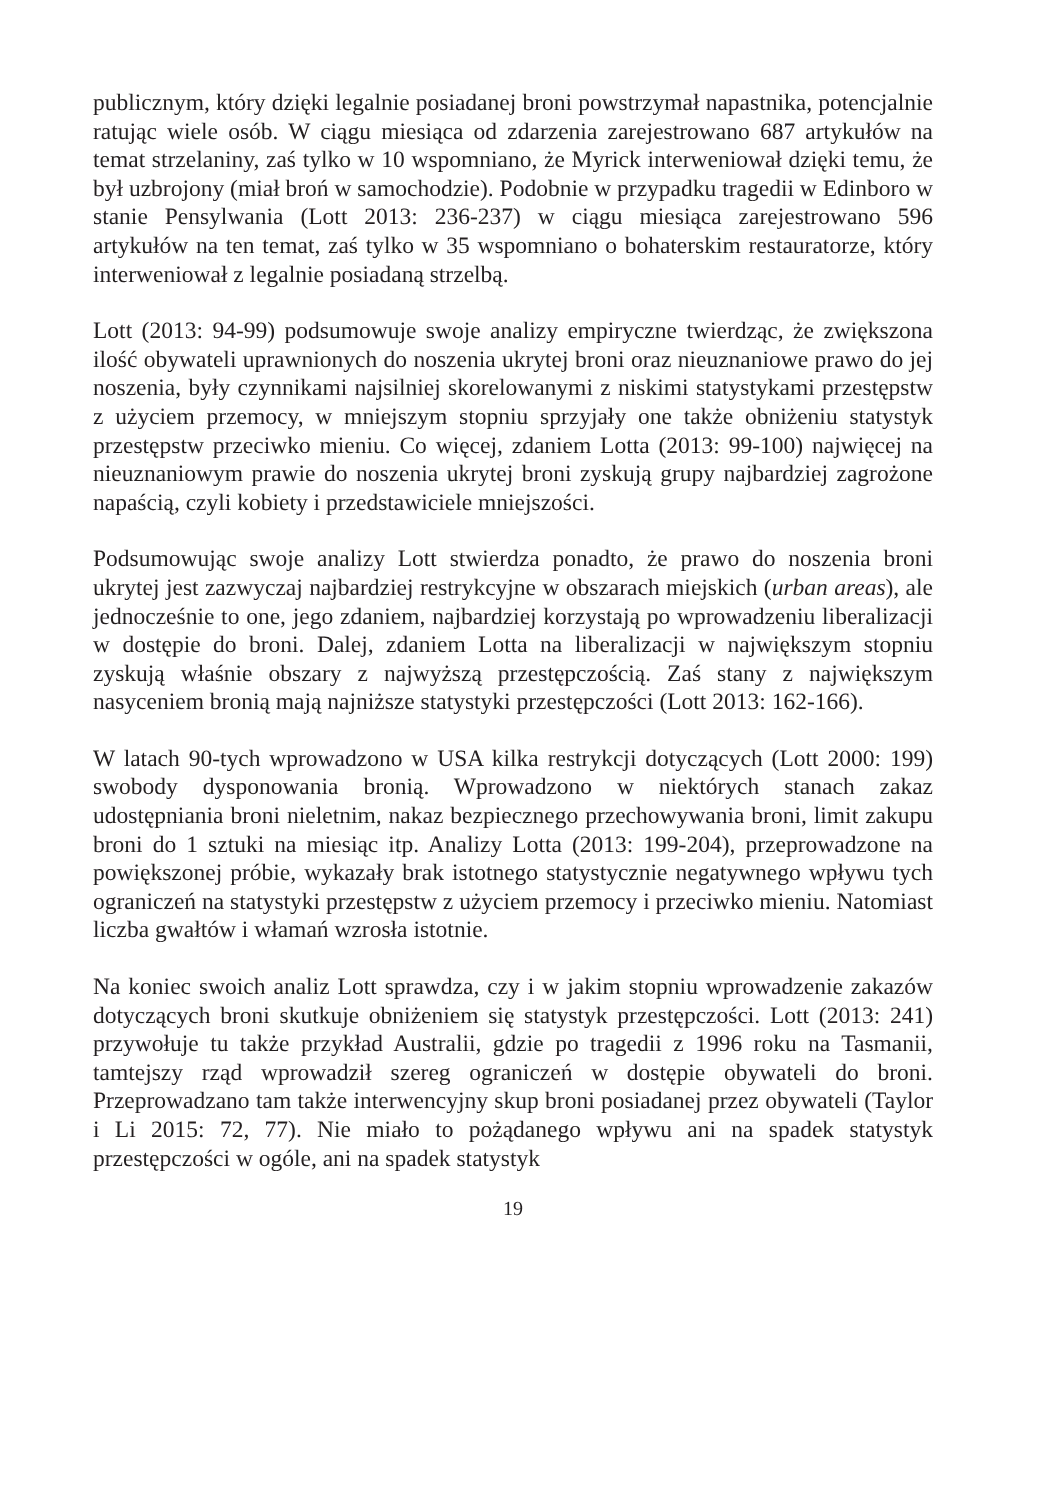publicznym, który dzięki legalnie posiadanej broni powstrzymał napastnika, potencjalnie ratując wiele osób. W ciągu miesiąca od zdarzenia zarejestrowano 687 artykułów na temat strzelaniny, zaś tylko w 10 wspomniano, że Myrick interweniował dzięki temu, że był uzbrojony (miał broń w samochodzie). Podobnie w przypadku tragedii w Edinboro w stanie Pensylwania (Lott 2013: 236-237) w ciągu miesiąca zarejestrowano 596 artykułów na ten temat, zaś tylko w 35 wspomniano o bohaterskim restauratorze, który interweniował z legalnie posiadaną strzelbą.
Lott (2013: 94-99) podsumowuje swoje analizy empiryczne twierdząc, że zwiększona ilość obywateli uprawnionych do noszenia ukrytej broni oraz nieuznaniowe prawo do jej noszenia, były czynnikami najsilniej skorelowanymi z niskimi statystykami przestępstw z użyciem przemocy, w mniejszym stopniu sprzyjały one także obniżeniu statystyk przestępstw przeciwko mieniu. Co więcej, zdaniem Lotta (2013: 99-100) najwięcej na nieuznaniowym prawie do noszenia ukrytej broni zyskują grupy najbardziej zagrożone napaścią, czyli kobiety i przedstawiciele mniejszości.
Podsumowując swoje analizy Lott stwierdza ponadto, że prawo do noszenia broni ukrytej jest zazwyczaj najbardziej restrykcyjne w obszarach miejskich (urban areas), ale jednocześnie to one, jego zdaniem, najbardziej korzystają po wprowadzeniu liberalizacji w dostępie do broni. Dalej, zdaniem Lotta na liberalizacji w największym stopniu zyskują właśnie obszary z najwyższą przestępczością. Zaś stany z największym nasyceniem bronią mają najniższe statystyki przestępczości (Lott 2013: 162-166).
W latach 90-tych wprowadzono w USA kilka restrykcji dotyczących (Lott 2000: 199) swobody dysponowania bronią. Wprowadzono w niektórych stanach zakaz udostępniania broni nieletnim, nakaz bezpiecznego przechowywania broni, limit zakupu broni do 1 sztuki na miesiąc itp. Analizy Lotta (2013: 199-204), przeprowadzone na powiększonej próbie, wykazały brak istotnego statystycznie negatywnego wpływu tych ograniczeń na statystyki przestępstw z użyciem przemocy i przeciwko mieniu. Natomiast liczba gwałtów i włamań wzrosła istotnie.
Na koniec swoich analiz Lott sprawdza, czy i w jakim stopniu wprowadzenie zakazów dotyczących broni skutkuje obniżeniem się statystyk przestępczości. Lott (2013: 241) przywołuje tu także przykład Australii, gdzie po tragedii z 1996 roku na Tasmanii, tamtejszy rząd wprowadził szereg ograniczeń w dostępie obywateli do broni. Przeprowadzano tam także interwencyjny skup broni posiadanej przez obywateli (Taylor i Li 2015: 72, 77). Nie miało to pożądanego wpływu ani na spadek statystyk przestępczości w ogóle, ani na spadek statystyk
19